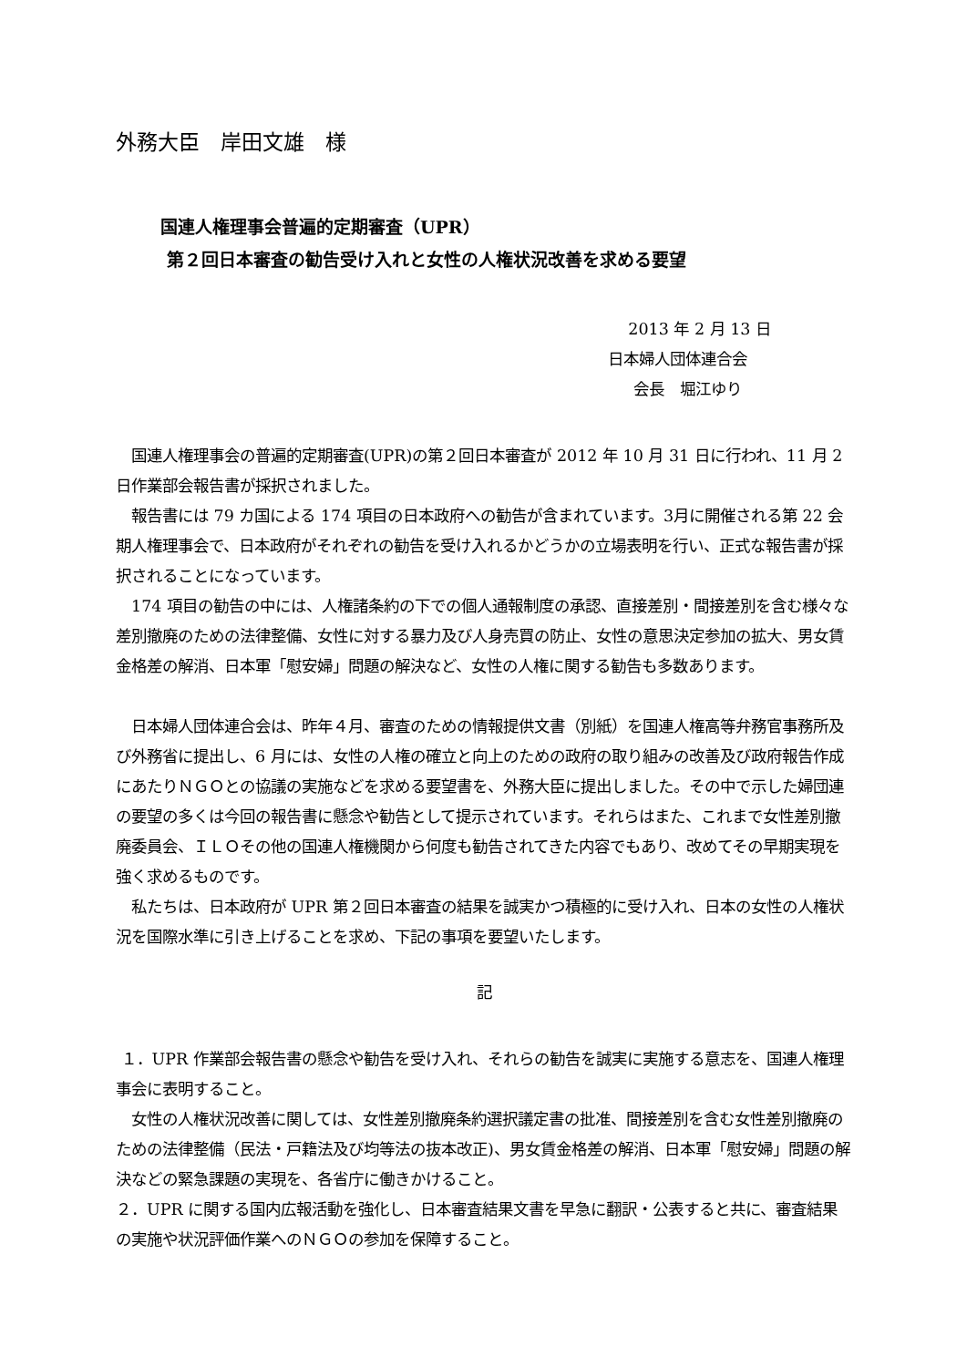外務大臣　岸田文雄　様
国連人権理事会普遍的定期審査（UPR）
第２回日本審査の勧告受け入れと女性の人権状況改善を求める要望
2013 年 2 月 13 日
日本婦人団体連合会
会長　堀江ゆり
　国連人権理事会の普遍的定期審査(UPR)の第２回日本審査が 2012 年 10 月 31 日に行われ、11 月 2 日作業部会報告書が採択されました。
　報告書には 79 カ国による 174 項目の日本政府への勧告が含まれています。3月に開催される第 22 会期人権理事会で、日本政府がそれぞれの勧告を受け入れるかどうかの立場表明を行い、正式な報告書が採択されることになっています。
　174 項目の勧告の中には、人権諸条約の下での個人通報制度の承認、直接差別・間接差別を含む様々な差別撤廃のための法律整備、女性に対する暴力及び人身売買の防止、女性の意思決定参加の拡大、男女賃金格差の解消、日本軍「慰安婦」問題の解決など、女性の人権に関する勧告も多数あります。
　日本婦人団体連合会は、昨年４月、審査のための情報提供文書（別紙）を国連人権高等弁務官事務所及び外務省に提出し、6 月には、女性の人権の確立と向上のための政府の取り組みの改善及び政府報告作成にあたりＮＧＯとの協議の実施などを求める要望書を、外務大臣に提出しました。その中で示した婦団連の要望の多くは今回の報告書に懸念や勧告として提示されています。それらはまた、これまで女性差別撤廃委員会、ＩＬＯその他の国連人権機関から何度も勧告されてきた内容でもあり、改めてその早期実現を強く求めるものです。
　私たちは、日本政府が UPR 第２回日本審査の結果を誠実かつ積極的に受け入れ、日本の女性の人権状況を国際水準に引き上げることを求め、下記の事項を要望いたします。
記
１．UPR 作業部会報告書の懸念や勧告を受け入れ、それらの勧告を誠実に実施する意志を、国連人権理事会に表明すること。
　女性の人権状況改善に関しては、女性差別撤廃条約選択議定書の批准、間接差別を含む女性差別撤廃のための法律整備（民法・戸籍法及び均等法の抜本改正)、男女賃金格差の解消、日本軍「慰安婦」問題の解決などの緊急課題の実現を、各省庁に働きかけること。
２．UPR に関する国内広報活動を強化し、日本審査結果文書を早急に翻訳・公表すると共に、審査結果の実施や状況評価作業へのＮＧＯの参加を保障すること。